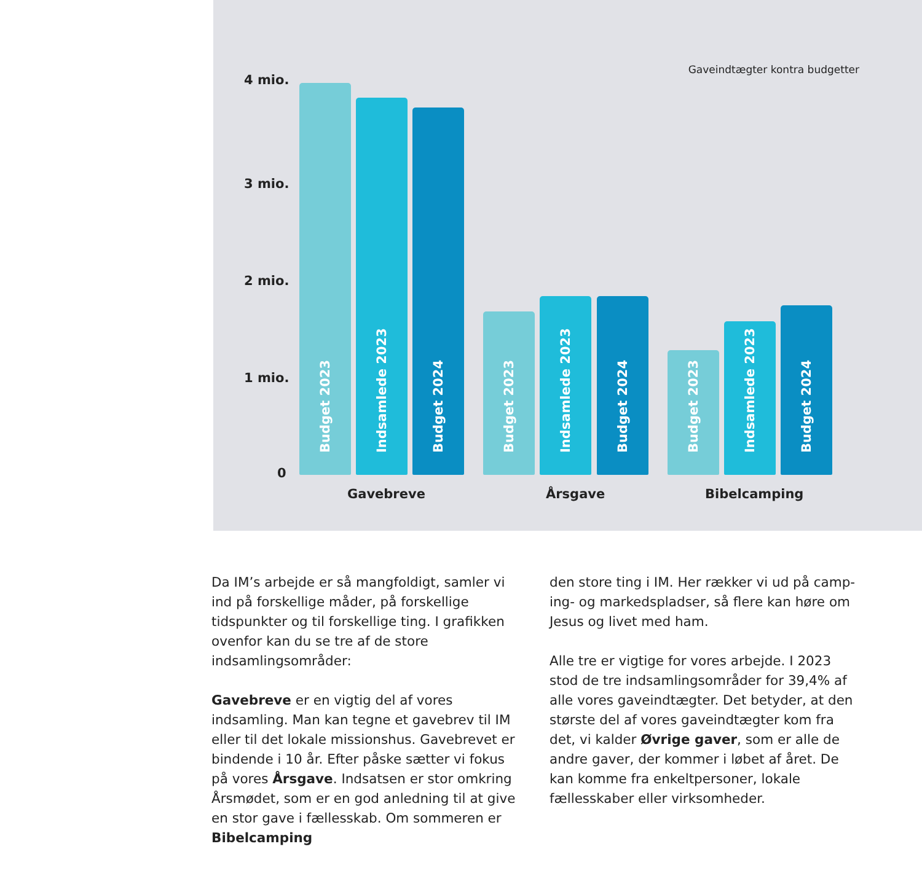Gaveindtægter kontra budgetter
4 mio.
3 mio.
2 mio.
1 mio.
0
Budget 2023
Indsamlede 2023
Budget 2024
Budget 2023
Indsamlede 2023
Budget 2024
Budget 2023
Indsamlede 2023
Budget 2024
Gavebreve Årsgave Bibelcamping
Da IM’s arbejde er så mangfoldigt, samler vi ind på forskellige måder, på forskellige tidspunkter og til forskellige ting. I grafikken ovenfor kan du se tre af de store indsamlingsområder:
Gavebreve er en vigtig del af vores indsamling. Man kan tegne et gavebrev til IM eller til det lokale missionshus. Gavebrevet er bindende i 10 år. Efter påske sætter vi fokus på vores Årsgave. Indsatsen er stor omkring Årsmødet, som er en god anledning til at give en stor gave i fællesskab. Om sommeren er Bibelcamping
den store ting i IM. Her rækker vi ud på camp-ing- og markedspladser, så flere kan høre om Jesus og livet med ham.
Alle tre er vigtige for vores arbejde. I 2023 stod de tre indsamlingsområder for 39,4% af alle vores gaveindtægter. Det betyder, at den største del af vores gaveindtægter kom fra det, vi kalder Øvrige gaver, som er alle de andre gaver, der kommer i løbet af året. De kan komme fra enkeltpersoner, lokale fællesskaber eller virksomheder.